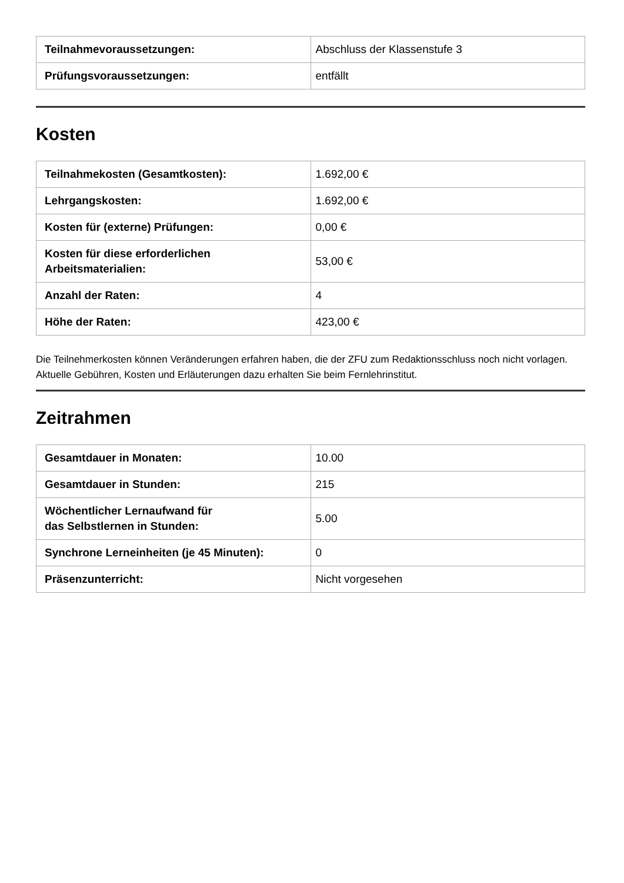| Teilnahmevoraussetzungen: | Abschluss der Klassenstufe 3 |
| Prüfungsvoraussetzungen: | entfällt |
Kosten
| Teilnahmekosten (Gesamtkosten): | 1.692,00 € |
| Lehrgangskosten: | 1.692,00 € |
| Kosten für (externe) Prüfungen: | 0,00 € |
| Kosten für diese erforderlichen Arbeitsmaterialien: | 53,00 € |
| Anzahl der Raten: | 4 |
| Höhe der Raten: | 423,00 € |
Die Teilnehmerkosten können Veränderungen erfahren haben, die der ZFU zum Redaktionsschluss noch nicht vorlagen. Aktuelle Gebühren, Kosten und Erläuterungen dazu erhalten Sie beim Fernlehrinstitut.
Zeitrahmen
| Gesamtdauer in Monaten: | 10.00 |
| Gesamtdauer in Stunden: | 215 |
| Wöchentlicher Lernaufwand für das Selbstlernen in Stunden: | 5.00 |
| Synchrone Lerneinheiten (je 45 Minuten): | 0 |
| Präsenzunterricht: | Nicht vorgesehen |